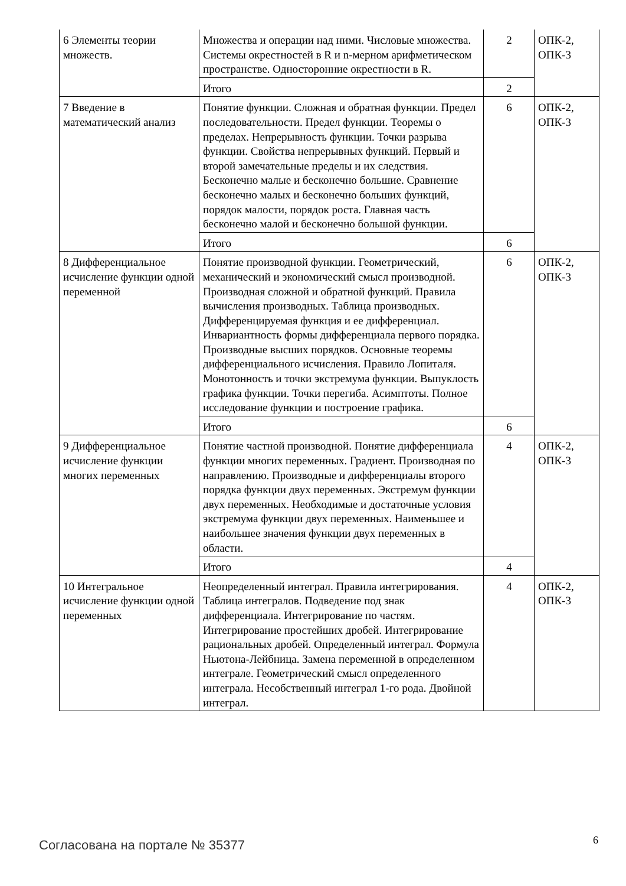| 6 Элементы теории множеств. | Множества и операции над ними. Числовые множества. Системы окрестностей в R и n-мерном арифметическом пространстве. Односторонние окрестности в R. | 2 | ОПК-2, ОПК-3 |
| | Итого | 2 | |
| 7 Введение в математический анализ | Понятие функции. Сложная и обратная функции. Предел последовательности. Предел функции. Теоремы о пределах. Непрерывность функции. Точки разрыва функции. Свойства непрерывных функций. Первый и второй замечательные пределы и их следствия. Бесконечно малые и бесконечно большие. Сравнение бесконечно малых и бесконечно больших функций, порядок малости, порядок роста. Главная часть бесконечно малой и бесконечно большой функции. | 6 | ОПК-2, ОПК-3 |
| | Итого | 6 | |
| 8 Дифференциальное исчисление функции одной переменной | Понятие производной функции. Геометрический, механический и экономический смысл производной. Производная сложной и обратной функций. Правила вычисления производных. Таблица производных. Дифференцируемая функция и ее дифференциал. Инвариантность формы дифференциала первого порядка. Производные высших порядков. Основные теоремы дифференциального исчисления. Правило Лопиталя. Монотонность и точки экстремума функции. Выпуклость графика функции. Точки перегиба. Асимптоты. Полное исследование функции и построение графика. | 6 | ОПК-2, ОПК-3 |
| | Итого | 6 | |
| 9 Дифференциальное исчисление функции многих переменных | Понятие частной производной. Понятие дифференциала функции многих переменных. Градиент. Производная по направлению. Производные и дифференциалы второго порядка функции двух переменных. Экстремум функции двух переменных. Необходимые и достаточные условия экстремума функции двух переменных. Наименьшее и наибольшее значения функции двух переменных в области. | 4 | ОПК-2, ОПК-3 |
| | Итого | 4 | |
| 10 Интегральное исчисление функции одной переменных | Неопределенный интеграл. Правила интегрирования. Таблица интегралов. Подведение под знак дифференциала. Интегрирование по частям. Интегрирование простейших дробей. Интегрирование рациональных дробей. Определенный интеграл. Формула Ньютона-Лейбница. Замена переменной в определенном интеграле. Геометрический смысл определенного интеграла. Несобственный интеграл 1-го рода. Двойной интеграл. | 4 | ОПК-2, ОПК-3 |
Согласована на портале № 35377 6